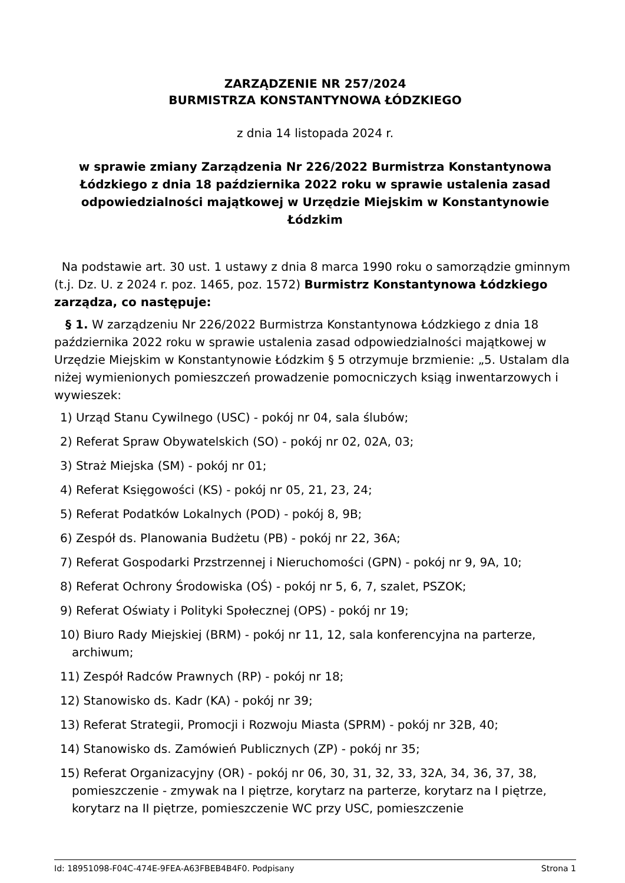ZARZĄDZENIE NR 257/2024
BURMISTRZA KONSTANTYNOWA ŁÓDZKIEGO
z dnia 14 listopada 2024 r.
w sprawie zmiany Zarządzenia Nr 226/2022 Burmistrza Konstantynowa Łódzkiego z dnia 18 października 2022 roku w sprawie ustalenia zasad odpowiedzialności majątkowej w Urzędzie Miejskim w Konstantynowie Łódzkim
Na podstawie art. 30 ust. 1 ustawy z dnia 8 marca 1990 roku o samorządzie gminnym (t.j. Dz. U. z 2024 r. poz. 1465, poz. 1572) Burmistrz Konstantynowa Łódzkiego zarządza, co następuje:
§ 1. W zarządzeniu Nr 226/2022 Burmistrza Konstantynowa Łódzkiego z dnia 18 października 2022 roku w sprawie ustalenia zasad odpowiedzialności majątkowej w Urzędzie Miejskim w Konstantynowie Łódzkim § 5 otrzymuje brzmienie: „5. Ustalam dla niżej wymienionych pomieszczeń prowadzenie pomocniczych ksiąg inwentarzowych i wywieszek:
1) Urząd Stanu Cywilnego (USC) - pokój nr 04, sala ślubów;
2) Referat Spraw Obywatelskich (SO) - pokój nr 02, 02A, 03;
3) Straż Miejska (SM) - pokój nr 01;
4) Referat Księgowości (KS) - pokój nr 05, 21, 23, 24;
5) Referat Podatków Lokalnych (POD) - pokój 8, 9B;
6) Zespół ds. Planowania Budżetu (PB) - pokój nr 22, 36A;
7) Referat Gospodarki Przstrzennej i Nieruchomości (GPN) - pokój nr 9, 9A, 10;
8) Referat Ochrony Środowiska (OŚ) - pokój nr 5, 6, 7, szalet, PSZOK;
9) Referat Oświaty i Polityki Społecznej (OPS) - pokój nr 19;
10) Biuro Rady Miejskiej (BRM) - pokój nr 11, 12, sala konferencyjna na parterze, archiwum;
11) Zespół Radców Prawnych (RP) - pokój nr 18;
12) Stanowisko ds. Kadr (KA) - pokój nr 39;
13) Referat Strategii, Promocji i Rozwoju Miasta (SPRM) - pokój nr 32B, 40;
14) Stanowisko ds. Zamówień Publicznych (ZP) - pokój nr 35;
15) Referat Organizacyjny (OR) - pokój nr 06, 30, 31, 32, 33, 32A, 34, 36, 37, 38, pomieszczenie - zmywak na I piętrze, korytarz na parterze, korytarz na I piętrze, korytarz na II piętrze, pomieszczenie WC przy USC, pomieszczenie
Id: 18951098-F04C-474E-9FEA-A63FBEB4B4F0. Podpisany Strona 1